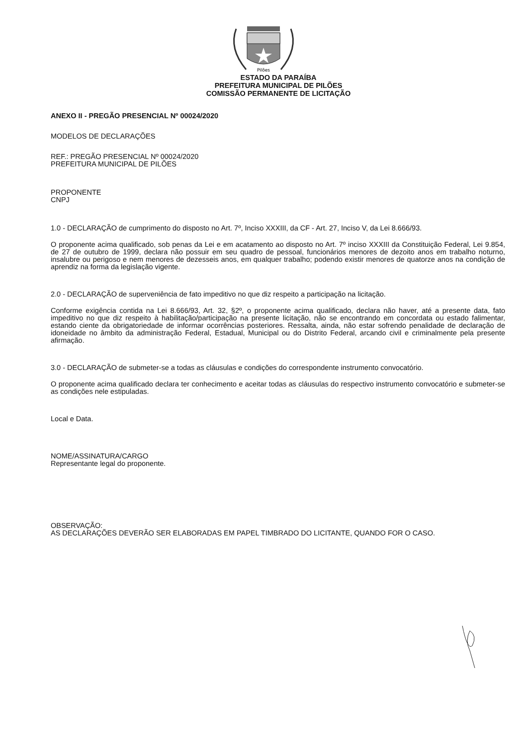Pilões
ESTADO DA PARAÍBA
PREFEITURA MUNICIPAL DE PILÕES
COMISSÃO PERMANENTE DE LICITAÇÃO
ANEXO II - PREGÃO PRESENCIAL Nº 00024/2020
MODELOS DE DECLARAÇÕES
REF.: PREGÃO PRESENCIAL Nº 00024/2020
PREFEITURA MUNICIPAL DE PILÕES
PROPONENTE
CNPJ
1.0 - DECLARAÇÃO de cumprimento do disposto no Art. 7º, Inciso XXXIII, da CF - Art. 27, Inciso V, da Lei 8.666/93.
O proponente acima qualificado, sob penas da Lei e em acatamento ao disposto no Art. 7º inciso XXXIII da Constituição Federal, Lei 9.854, de 27 de outubro de 1999, declara não possuir em seu quadro de pessoal, funcionários menores de dezoito anos em trabalho noturno, insalubre ou perigoso e nem menores de dezesseis anos, em qualquer trabalho; podendo existir menores de quatorze anos na condição de aprendiz na forma da legislação vigente.
2.0 - DECLARAÇÃO de superveniência de fato impeditivo no que diz respeito a participação na licitação.
Conforme exigência contida na Lei 8.666/93, Art. 32, §2º, o proponente acima qualificado, declara não haver, até a presente data, fato impeditivo no que diz respeito à habilitação/participação na presente licitação, não se encontrando em concordata ou estado falimentar, estando ciente da obrigatoriedade de informar ocorrências posteriores. Ressalta, ainda, não estar sofrendo penalidade de declaração de idoneidade no âmbito da administração Federal, Estadual, Municipal ou do Distrito Federal, arcando civil e criminalmente pela presente afirmação.
3.0 - DECLARAÇÃO de submeter-se a todas as cláusulas e condições do correspondente instrumento convocatório.
O proponente acima qualificado declara ter conhecimento e aceitar todas as cláusulas do respectivo instrumento convocatório e submeter-se as condições nele estipuladas.
Local e Data.
NOME/ASSINATURA/CARGO
Representante legal do proponente.
OBSERVAÇÃO:
AS DECLARAÇÕES DEVERÃO SER ELABORADAS EM PAPEL TIMBRADO DO LICITANTE, QUANDO FOR O CASO.